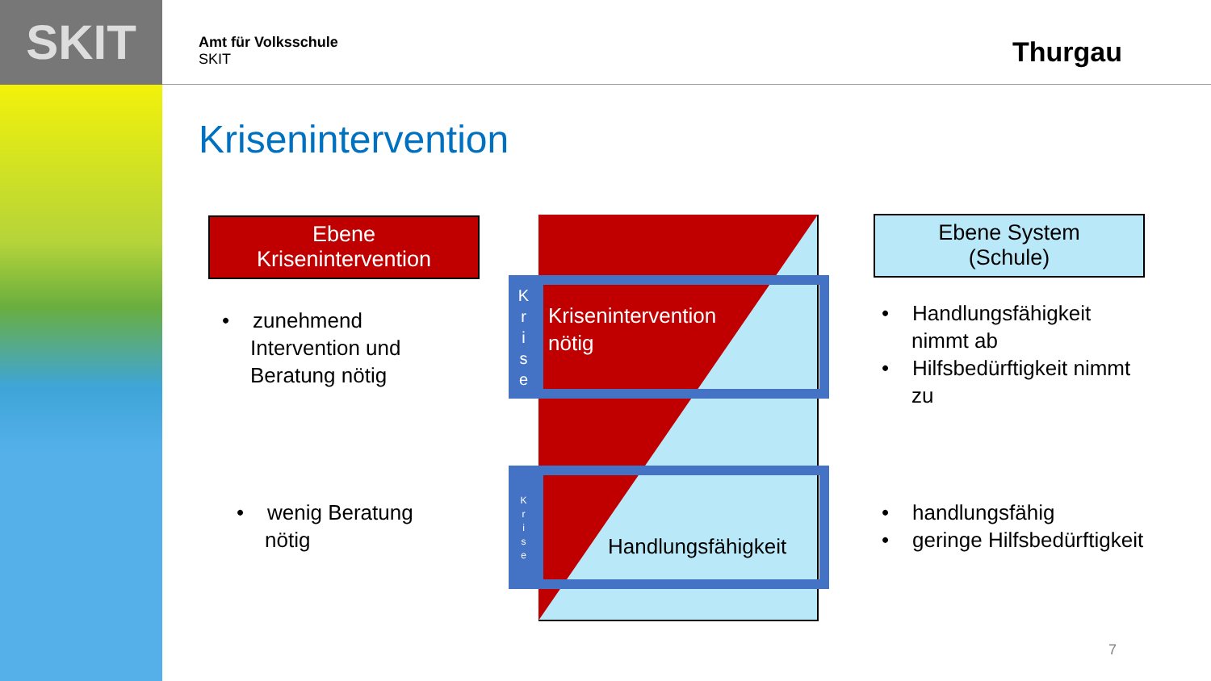SKIT
Amt für Volksschule
SKIT
Thurgau
Krisenintervention
Ebene
Krisenintervention
Ebene System
(Schule)
K
r
i
s
e
K
r
i
s
e
Krisenintervention
nötig
Handlungsfähigkeit
• zunehmend
Intervention und
Beratung nötig
• wenig Beratung
nötig
• Handlungsfähigkeit
nimmt ab
• Hilfsbedürftigkeit nimmt
zu
• handlungsfähig
• geringe Hilfsbedürftigkeit
7